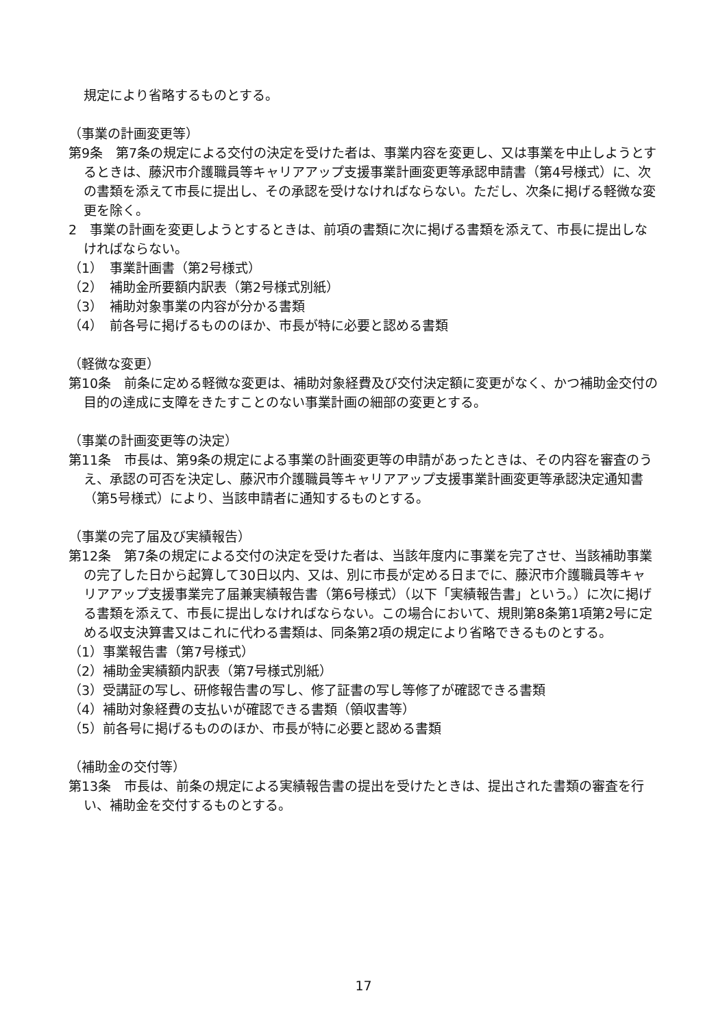規定により省略するものとする。
（事業の計画変更等）
第9条　第7条の規定による交付の決定を受けた者は、事業内容を変更し、又は事業を中止しようとするときは、藤沢市介護職員等キャリアアップ支援事業計画変更等承認申請書（第4号様式）に、次の書類を添えて市長に提出し、その承認を受けなければならない。ただし、次条に掲げる軽微な変更を除く。
2　事業の計画を変更しようとするときは、前項の書類に次に掲げる書類を添えて、市長に提出しなければならない。
（1）　事業計画書（第2号様式）
（2）　補助金所要額内訳表（第2号様式別紙）
（3）　補助対象事業の内容が分かる書類
（4）　前各号に掲げるもののほか、市長が特に必要と認める書類
（軽微な変更）
第10条　前条に定める軽微な変更は、補助対象経費及び交付決定額に変更がなく、かつ補助金交付の目的の達成に支障をきたすことのない事業計画の細部の変更とする。
（事業の計画変更等の決定）
第11条　市長は、第9条の規定による事業の計画変更等の申請があったときは、その内容を審査のうえ、承認の可否を決定し、藤沢市介護職員等キャリアアップ支援事業計画変更等承認決定通知書（第5号様式）により、当該申請者に通知するものとする。
（事業の完了届及び実績報告）
第12条　第7条の規定による交付の決定を受けた者は、当該年度内に事業を完了させ、当該補助事業の完了した日から起算して30日以内、又は、別に市長が定める日までに、藤沢市介護職員等キャリアアップ支援事業完了届兼実績報告書（第6号様式）（以下「実績報告書」という。）に次に掲げる書類を添えて、市長に提出しなければならない。この場合において、規則第8条第1項第2号に定める収支決算書又はこれに代わる書類は、同条第2項の規定により省略できるものとする。
（1）事業報告書（第7号様式）
（2）補助金実績額内訳表（第7号様式別紙）
（3）受講証の写し、研修報告書の写し、修了証書の写し等修了が確認できる書類
（4）補助対象経費の支払いが確認できる書類（領収書等）
（5）前各号に掲げるもののほか、市長が特に必要と認める書類
（補助金の交付等）
第13条　市長は、前条の規定による実績報告書の提出を受けたときは、提出された書類の審査を行い、補助金を交付するものとする。
17